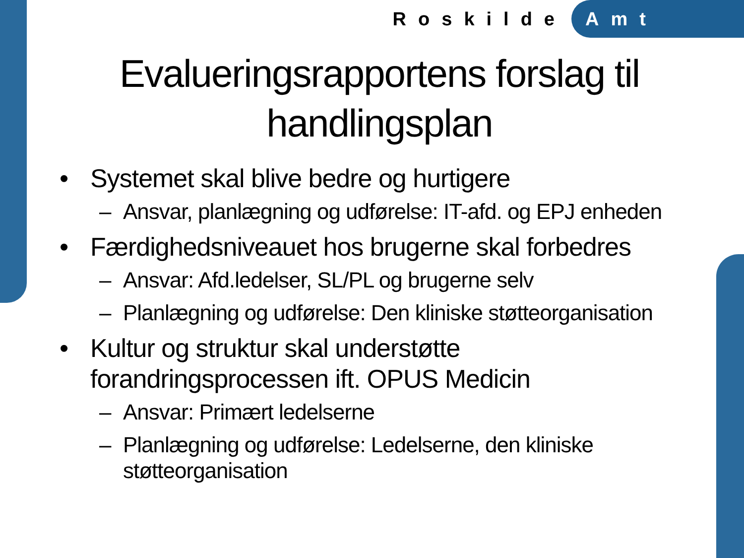Roskilde Amt
Evalueringsrapportens forslag til handlingsplan
• Systemet skal blive bedre og hurtigere
– Ansvar, planlægning og udførelse: IT-afd. og EPJ enheden
• Færdighedsniveauet hos brugerne skal forbedres
– Ansvar: Afd.ledelser, SL/PL og brugerne selv
– Planlægning og udførelse: Den kliniske støtteorganisation
• Kultur og struktur skal understøtte forandringsprocessen ift. OPUS Medicin
– Ansvar: Primært ledelserne
– Planlægning og udførelse: Ledelserne, den kliniske støtteorganisation